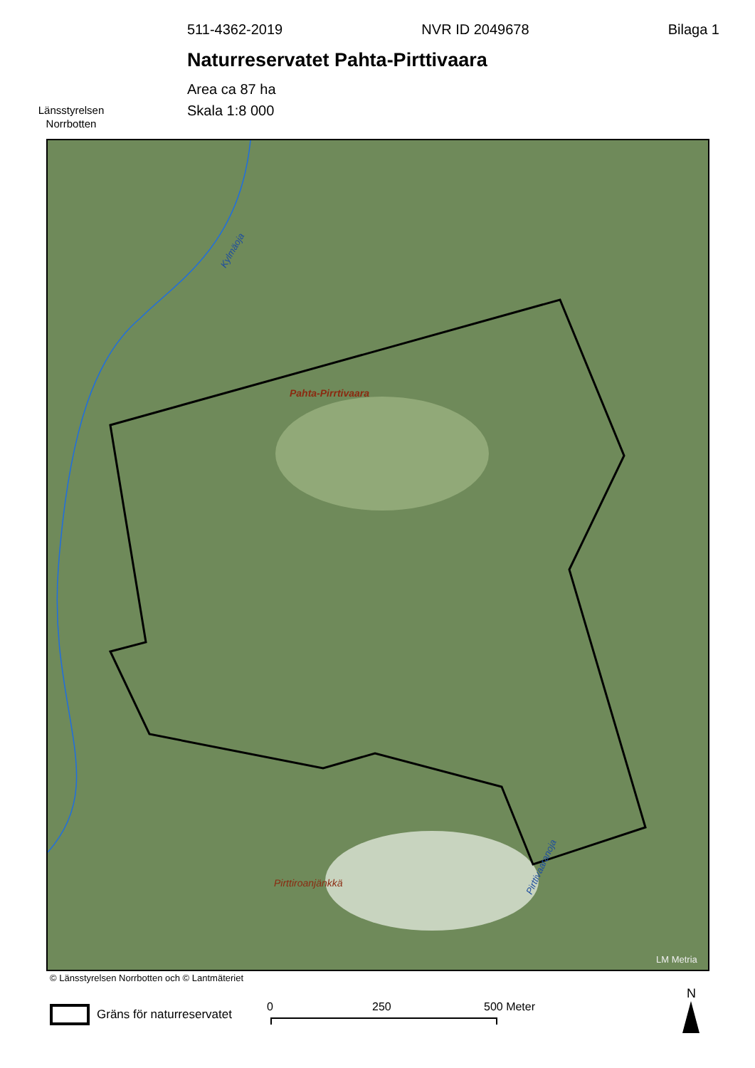Länsstyrelsen
Norrbotten
511-4362-2019 NVR ID 2049678 Bilaga 1
Naturreservatet Pahta-Pirttivaara
Area ca 87 ha
Skala 1:8 000
Pahta-Pirrtivaara
Pirttiroanjänkkä
Kylmäoja
Pirttivaaranoja
LM Metria
© Länsstyrelsen Norrbotten och © Lantmäteriet
Gräns för naturreservatet 0 250 500 Meter
N